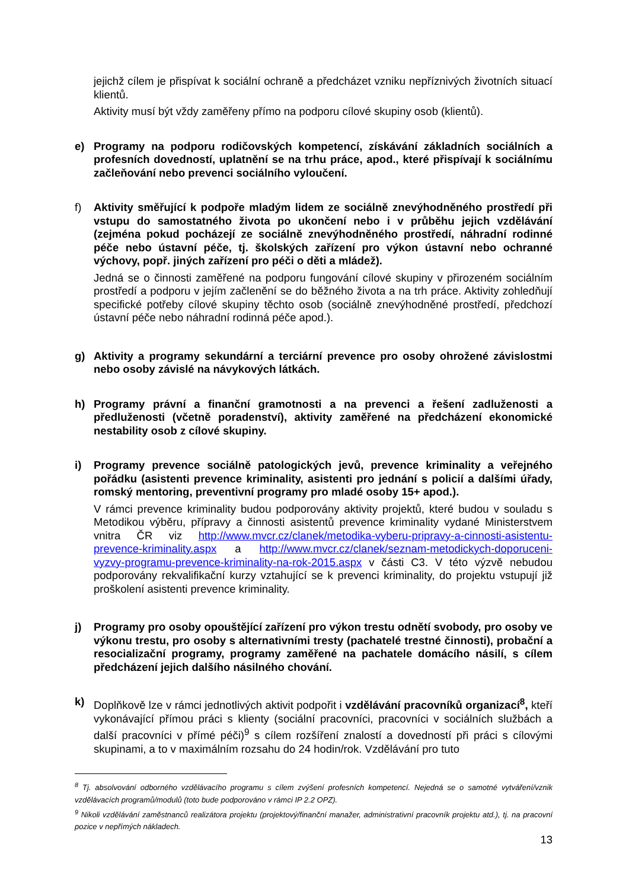jejichž cílem je přispívat k sociální ochraně a předcházet vzniku nepříznivých životních situací klientů.
Aktivity musí být vždy zaměřeny přímo na podporu cílové skupiny osob (klientů).
e) Programy na podporu rodičovských kompetencí, získávání základních sociálních a profesních dovedností, uplatnění se na trhu práce, apod., které přispívají k sociálnímu začleňování nebo prevenci sociálního vyloučení.
f) Aktivity směřující k podpoře mladým lidem ze sociálně znevýhodněného prostředí při vstupu do samostatného života po ukončení nebo i v průběhu jejich vzdělávání (zejména pokud pocházejí ze sociálně znevýhodněného prostředí, náhradní rodinné péče nebo ústavní péče, tj. školských zařízení pro výkon ústavní nebo ochranné výchovy, popř. jiných zařízení pro péči o děti a mládež).
Jedná se o činnosti zaměřené na podporu fungování cílové skupiny v přirozeném sociálním prostředí a podporu v jejím začlenění se do běžného života a na trh práce. Aktivity zohledňují specifické potřeby cílové skupiny těchto osob (sociálně znevýhodněné prostředí, předchozí ústavní péče nebo náhradní rodinná péče apod.).
g) Aktivity a programy sekundární a terciární prevence pro osoby ohrožené závislostmi nebo osoby závislé na návykových látkách.
h) Programy právní a finanční gramotnosti a na prevenci a řešení zadluženosti a předluženosti (včetně poradenství), aktivity zaměřené na předcházení ekonomické nestability osob z cílové skupiny.
i) Programy prevence sociálně patologických jevů, prevence kriminality a veřejného pořádku (asistenti prevence kriminality, asistenti pro jednání s policií a dalšími úřady, romský mentoring, preventivní programy pro mladé osoby 15+ apod.).
V rámci prevence kriminality budou podporovány aktivity projektů, které budou v souladu s Metodikou výběru, přípravy a činnosti asistentů prevence kriminality vydané Ministerstvem vnitra ČR viz http://www.mvcr.cz/clanek/metodika-vyberu-pripravy-a-cinnosti-asistentu-prevence-kriminality.aspx a http://www.mvcr.cz/clanek/seznam-metodickych-doporuceni-vyzvy-programu-prevence-kriminality-na-rok-2015.aspx v části C3. V této výzvě nebudou podporovány rekvalifikační kurzy vztahující se k prevenci kriminality, do projektu vstupují již proškolení asistenti prevence kriminality.
j) Programy pro osoby opouštějící zařízení pro výkon trestu odnětí svobody, pro osoby ve výkonu trestu, pro osoby s alternativními tresty (pachatelé trestné činnosti), probační a resocializační programy, programy zaměřené na pachatele domácího násilí, s cílem předcházení jejich dalšího násilného chování.
k) Doplňkově lze v rámci jednotlivých aktivit podpořit i vzdělávání pracovníků organizací<sup>8</sup>, kteří vykonávající přímou práci s klienty (sociální pracovníci, pracovníci v sociálních službách a další pracovníci v přímé péči)<sup>9</sup> s cílem rozšíření znalostí a dovedností při práci s cílovými skupinami, a to v maximálním rozsahu do 24 hodin/rok. Vzdělávání pro tuto
<sup>8</sup> Tj. absolvování odborného vzdělávacího programu s cílem zvýšení profesních kompetencí. Nejedná se o samotné vytváření/vznik vzdělávacích programů/modulů (toto bude podporováno v rámci IP 2.2 OPZ).
<sup>9</sup> Nikoli vzdělávání zaměstnanců realizátora projektu (projektový/finanční manažer, administrativní pracovník projektu atd.), tj. na pracovní pozice v nepřímých nákladech.
13